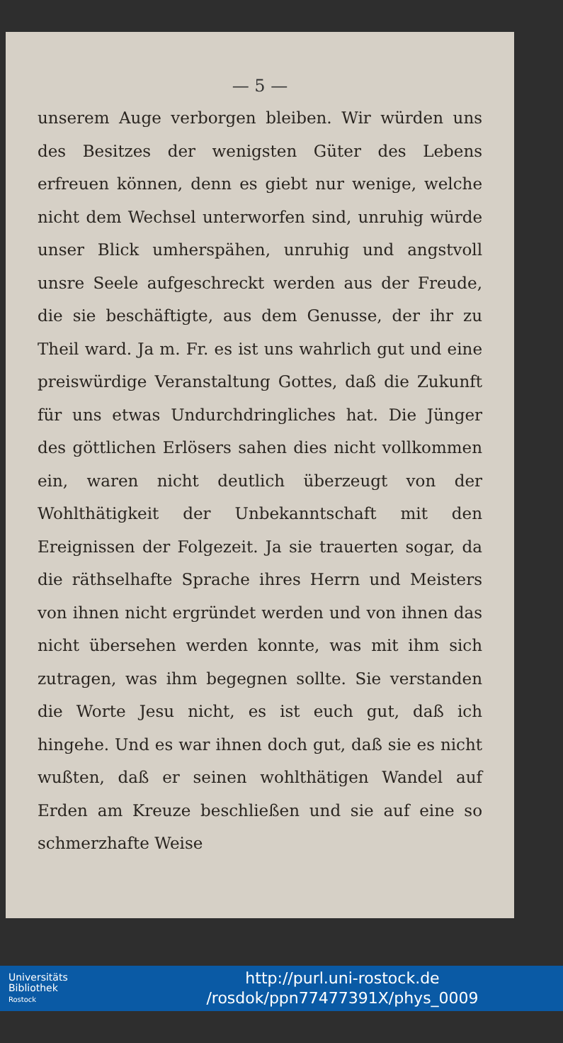— 5 —
unserem Auge verborgen bleiben. Wir würden uns des Besitzes der wenigsten Güter des Lebens erfreuen können, denn es giebt nur wenige, welche nicht dem Wechsel unterworfen sind, unruhig würde unser Blick umherspähen, unruhig und angstvoll unsre Seele aufgeschreckt werden aus der Freude, die sie beschäftigte, aus dem Genusse, der ihr zu Theil ward. Ja m. Fr. es ist uns wahrlich gut und eine preiswürdige Veranstaltung Gottes, daß die Zukunft für uns etwas Undurchdringliches hat. Die Jünger des göttlichen Erlösers sahen dies nicht vollkommen ein, waren nicht deutlich überzeugt von der Wohlthätigkeit der Unbekanntschaft mit den Ereignissen der Folgezeit. Ja sie trauerten sogar, da die räthselhafte Sprache ihres Herrn und Meisters von ihnen nicht ergründet werden und von ihnen das nicht übersehen werden konnte, was mit ihm sich zutragen, was ihm begegnen sollte. Sie verstanden die Worte Jesu nicht, es ist euch gut, daß ich hingehe. Und es war ihnen doch gut, daß sie es nicht wußten, daß er seinen wohlthätigen Wandel auf Erden am Kreuze beschließen und sie auf eine so schmerzhafte Weise
Universitäts
Bibliothek
Rostock
http://purl.uni-rostock.de
/rosdok/ppn77477391X/phys_0009